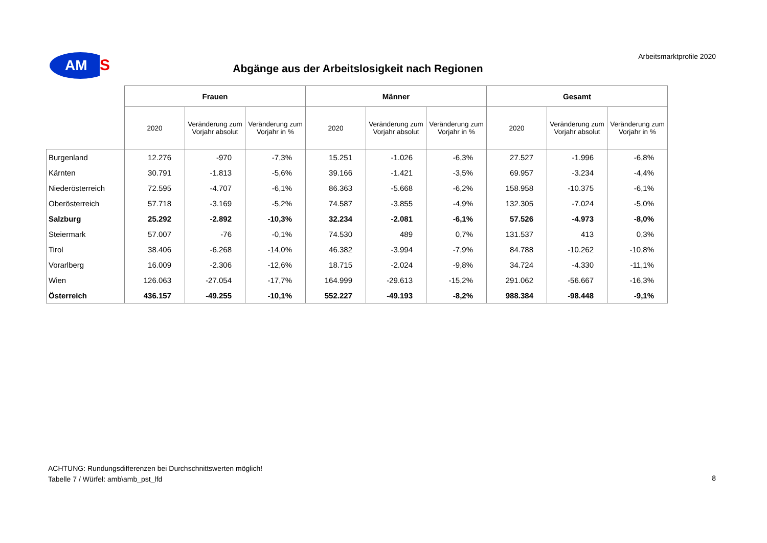AM
S
Arbeitsmarktprofile 2020
Abgänge aus der Arbeitslosigkeit nach Regionen
| | Frauen | | | Männer | | | Gesamt | | |
| --- | --- | --- | --- | --- | --- | --- | --- | --- | --- |
| | 2020 | Veränderung zum Vorjahr absolut | Veränderung zum Vorjahr in % | 2020 | Veränderung zum Vorjahr absolut | Veränderung zum Vorjahr in % | 2020 | Veränderung zum Vorjahr absolut | Veränderung zum Vorjahr in % |
| Burgenland | 12.276 | -970 | -7,3% | 15.251 | -1.026 | -6,3% | 27.527 | -1.996 | -6,8% |
| Kärnten | 30.791 | -1.813 | -5,6% | 39.166 | -1.421 | -3,5% | 69.957 | -3.234 | -4,4% |
| Niederösterreich | 72.595 | -4.707 | -6,1% | 86.363 | -5.668 | -6,2% | 158.958 | -10.375 | -6,1% |
| Oberösterreich | 57.718 | -3.169 | -5,2% | 74.587 | -3.855 | -4,9% | 132.305 | -7.024 | -5,0% |
| Salzburg | 25.292 | -2.892 | -10,3% | 32.234 | -2.081 | -6,1% | 57.526 | -4.973 | -8,0% |
| Steiermark | 57.007 | -76 | -0,1% | 74.530 | 489 | 0,7% | 131.537 | 413 | 0,3% |
| Tirol | 38.406 | -6.268 | -14,0% | 46.382 | -3.994 | -7,9% | 84.788 | -10.262 | -10,8% |
| Vorarlberg | 16.009 | -2.306 | -12,6% | 18.715 | -2.024 | -9,8% | 34.724 | -4.330 | -11,1% |
| Wien | 126.063 | -27.054 | -17,7% | 164.999 | -29.613 | -15,2% | 291.062 | -56.667 | -16,3% |
| Österreich | 436.157 | -49.255 | -10,1% | 552.227 | -49.193 | -8,2% | 988.384 | -98.448 | -9,1% |
ACHTUNG: Rundungsdifferenzen bei Durchschnittswerten möglich!
Tabelle 7 / Würfel: amb\amb_pst_lfd
8